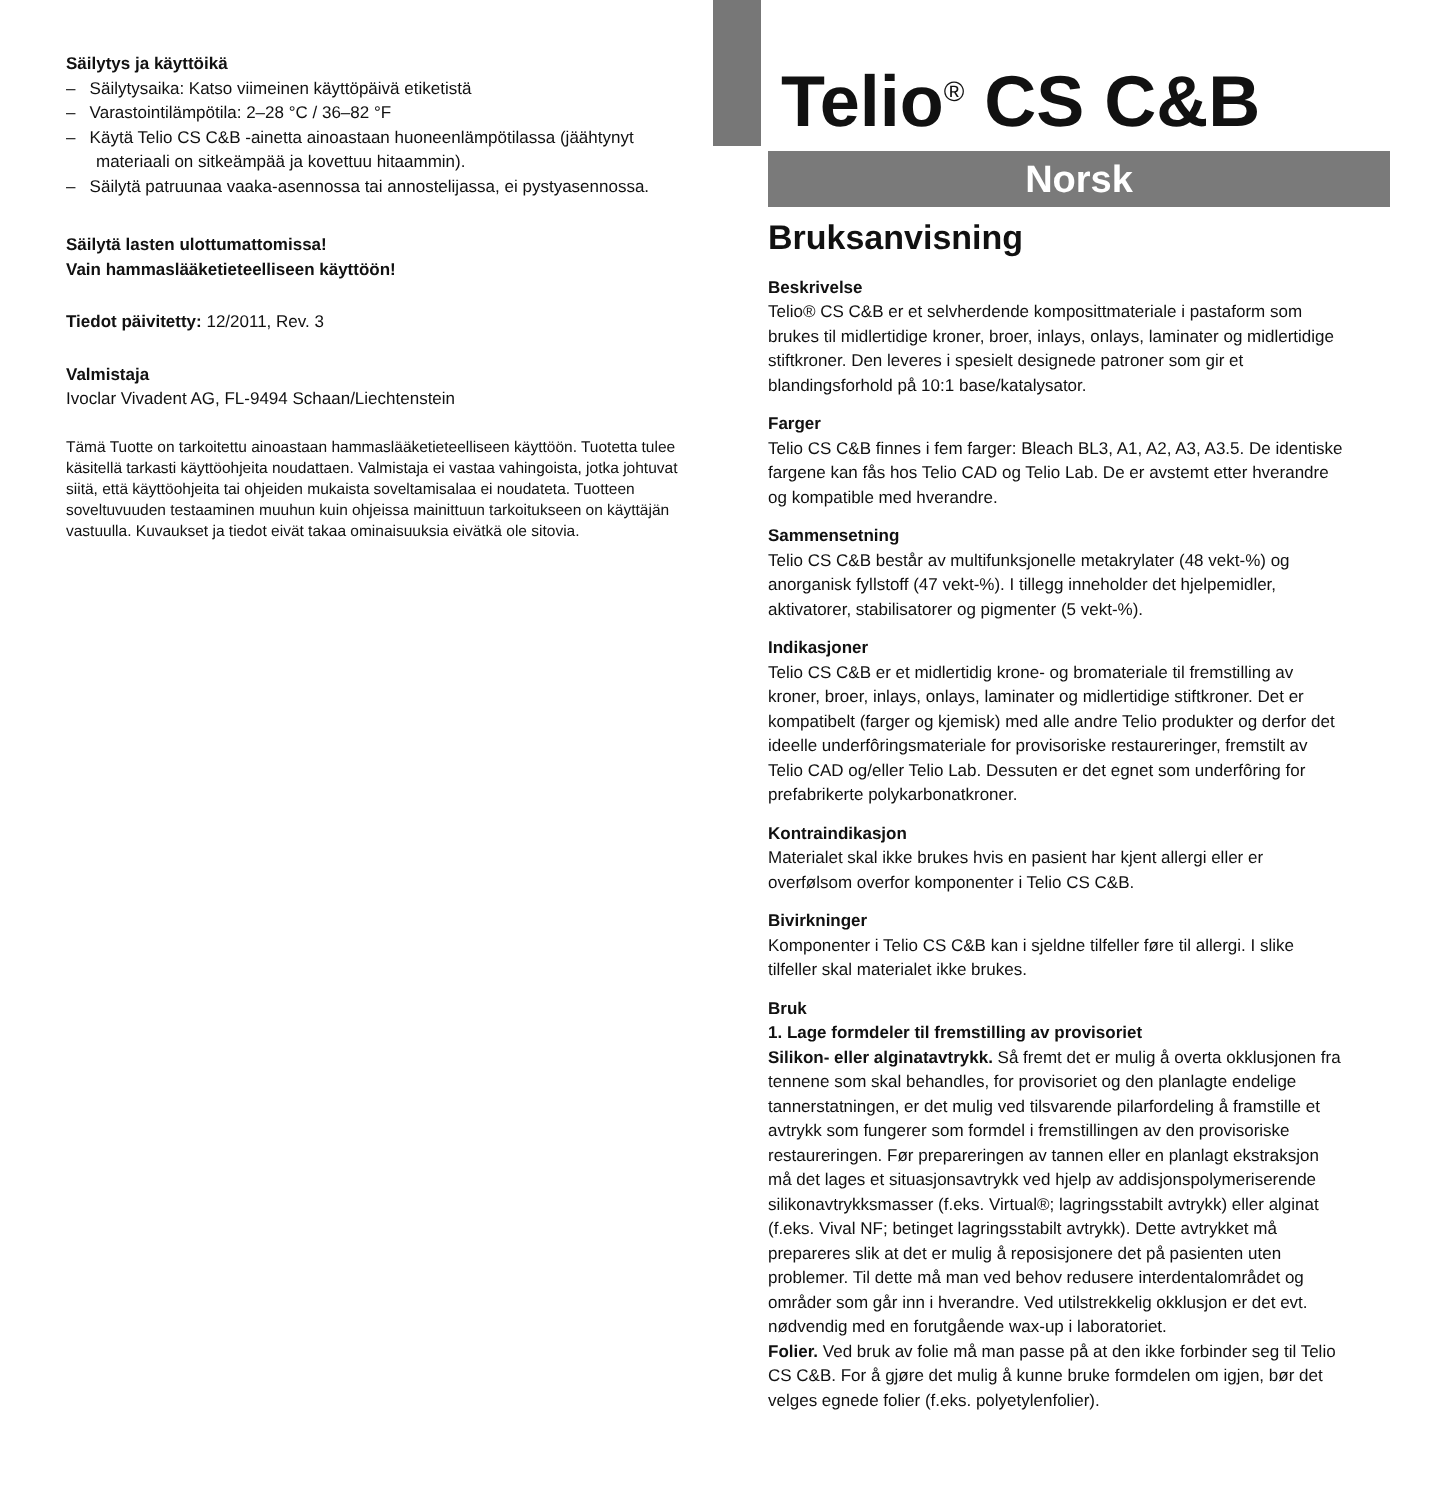Säilytys ja käyttöikä
– Säilytysaika: Katso viimeinen käyttöpäivä etiketistä
– Varastointilämpötila: 2–28 °C / 36–82 °F
– Käytä Telio CS C&B -ainetta ainoastaan huoneenlämpötilassa (jäähtynyt materiaali on sitkeämpää ja kovettuu hitaammin).
– Säilytä patruunaa vaaka-asennossa tai annostelijassa, ei pystyasennossa.
Säilytä lasten ulottumattomissa!
Vain hammaslääketieteelliseen käyttöön!
Tiedot päivitetty: 12/2011, Rev. 3
Valmistaja
Ivoclar Vivadent AG, FL-9494 Schaan/Liechtenstein
Tämä Tuotte on tarkoitettu ainoastaan hammaslääketieteelliseen käyttöön. Tuotetta tulee käsitellä tarkasti käyttöohjeita noudattaen. Valmistaja ei vastaa vahingoista, jotka johtuvat siitä, että käyttöohjeita tai ohjeiden mukaista soveltamisalaa ei noudateta. Tuotteen soveltuvuuden testaaminen muuhun kuin ohjeissa mainittuun tarkoitukseen on käyttäjän vastuulla. Kuvaukset ja tiedot eivät takaa ominaisuuksia eivätkä ole sitovia.
Telio<sup>®</sup> CS C&B
Norsk
Bruksanvisning
Beskrivelse
Telio® CS C&B er et selvherdende komposittmateriale i pastaform som brukes til midlertidige kroner, broer, inlays, onlays, laminater og midlertidige stiftkroner. Den leveres i spesielt designede patroner som gir et blandingsforhold på 10:1 base/katalysator.
Farger
Telio CS C&B finnes i fem farger: Bleach BL3, A1, A2, A3, A3.5. De identiske fargene kan fås hos Telio CAD og Telio Lab. De er avstemt etter hverandre og kompatible med hverandre.
Sammensetning
Telio CS C&B består av multifunksjonelle metakrylater (48 vekt-%) og anorganisk fyllstoff (47 vekt-%). I tillegg inneholder det hjelpemidler, aktivatorer, stabilisatorer og pigmenter (5 vekt-%).
Indikasjoner
Telio CS C&B er et midlertidig krone- og bromateriale til fremstilling av kroner, broer, inlays, onlays, laminater og midlertidige stiftkroner. Det er kompatibelt (farger og kjemisk) med alle andre Telio produkter og derfor det ideelle underfôringsmateriale for provisoriske restaureringer, fremstilt av Telio CAD og/eller Telio Lab. Dessuten er det egnet som underfôring for prefabrikerte polykarbonatkroner.
Kontraindikasjon
Materialet skal ikke brukes hvis en pasient har kjent allergi eller er overfølsom overfor komponenter i Telio CS C&B.
Bivirkninger
Komponenter i Telio CS C&B kan i sjeldne tilfeller føre til allergi. I slike tilfeller skal materialet ikke brukes.
Bruk
1. Lage formdeler til fremstilling av provisoriet
Silikon- eller alginatavtrykk. Så fremt det er mulig å overta okklusjonen fra tennene som skal behandles, for provisoriet og den planlagte endelige tannerstatningen, er det mulig ved tilsvarende pilarfordeling å framstille et avtrykk som fungerer som formdel i fremstillingen av den provisoriske restaureringen. Før prepareringen av tannen eller en planlagt ekstraksjon må det lages et situasjonsavtrykk ved hjelp av addisjonspolymeriserende silikonavtrykksmasser (f.eks. Virtual®; lagringsstabilt avtrykk) eller alginat (f.eks. Vival NF; betinget lagringsstabilt avtrykk). Dette avtrykket må prepareres slik at det er mulig å reposisjonere det på pasienten uten problemer. Til dette må man ved behov redusere interdentalområdet og områder som går inn i hverandre. Ved utilstrekkelig okklusjon er det evt. nødvendig med en forutgående wax-up i laboratoriet.
Folier. Ved bruk av folie må man passe på at den ikke forbinder seg til Telio CS C&B. For å gjøre det mulig å kunne bruke formdelen om igjen, bør det velges egnede folier (f.eks. polyetylenfolier).